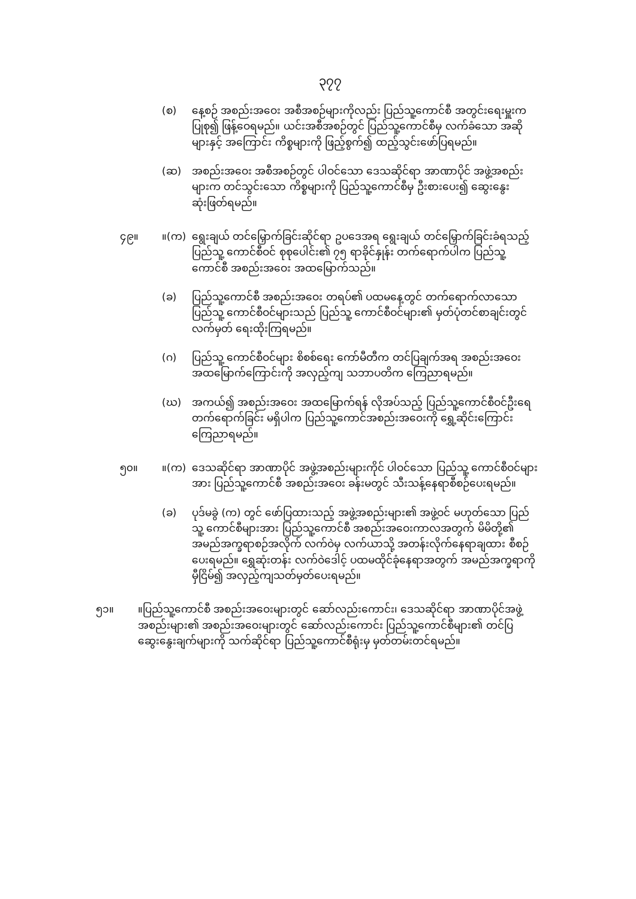၃၇၇
(စ) နေ့စဉ် အစည်းအဝေး အစီအစဉ်များကိုလည်း ပြည်သူ့ကောင်စီ အတွင်းရေးမှူးက ပြုစု၍ ဖြန့်ဝေရမည်။ ယင်းအစီအစဉ်တွင် ပြည်သူ့ကောင်စီမှ လက်ခံသော အဆိုများနှင့် အကြောင်း ကိစ္စများကို ဖြည့်စွက်၍ ထည့်သွင်းဖော်ပြရမည်။
(ဆ) အစည်းအဝေး အစီအစဉ်တွင် ပါဝင်သော ဒေသဆိုင်ရာ အာဏာပိုင် အဖွဲ့အစည်းများက တင်သွင်းသော ကိစ္စများကို ပြည်သူ့ကောင်စီမှ ဦးစားပေး၍ ဆွေးနွေးဆုံးဖြတ်ရမည်။
၄၉။ ။(က) ရွေးချယ် တင်မြှောက်ခြင်းဆိုင်ရာ ဥပဒေအရ ရွေးချယ် တင်မြှောက်ခြင်းခံရသည့် ပြည်သူ့ ကောင်စီဝင် စုစုပေါင်း၏ ၇၅ ရာခိုင်နှုန်း တက်ရောက်ပါက ပြည်သူ့ ကောင်စီ အစည်းအဝေး အထမြောက်သည်။
(ခ) ပြည်သူ့ကောင်စီ အစည်းအဝေး တရပ်၏ ပထမနေ့တွင် တက်ရောက်လာသော ပြည်သူ့ ကောင်စီဝင်များသည် ပြည်သူ့ ကောင်စီဝင်များ၏ မှတ်ပုံတင်စာချင်းတွင် လက်မှတ် ရေးထိုးကြရမည်။
(ဂ) ပြည်သူ့ ကောင်စီဝင်များ စိစစ်ရေး ကော်မီတီက တင်ပြချက်အရ အစည်းအဝေး အထမြောက်ကြောင်းကို အလှည့်ကျ သဘာပတိက ကြေညာရမည်။
(ဃ) အကယ်၍ အစည်းအဝေး အထမြောက်ရန် လိုအပ်သည့် ပြည်သူ့ကောင်စီဝင်ဦးရေ တက်ရောက်ခြင်း မရှိပါက ပြည်သူ့ကောင်အစည်းအဝေးကို ရွှေ့ဆိုင်းကြောင်း ကြေညာရမည်။
၅၀။ ။(က) ဒေသဆိုင်ရာ အာဏာပိုင် အဖွဲ့အစည်းများကိုင် ပါဝင်သော ပြည်သူ့ ကောင်စီဝင်များအား ပြည်သူ့ကောင်စီ အစည်းအဝေး ခန်းမတွင် သီးသန့်နေရာစီစဉ်ပေးရမည်။
(ခ) ပုဒ်မခွဲ (က) တွင် ဖော်ပြထားသည့် အဖွဲ့အစည်းများ၏ အဖွဲ့ဝင် မဟုတ်သော ပြည်သူ့ ကောင်စီများအား ပြည်သူ့ကောင်စီ အစည်းအဝေးကာလအတွက် မိမိတို့၏ အမည်အက္ခရာစဉ်အလိုက် လက်ဝဲမှ လက်ယာသို့ အတန်းလိုက်နေရာချထား စီစဉ်ပေးရမည်။ ရွှေဆုံးတန်း လက်ဝဲဒေါင့် ပထမထိုင်ခုံနေရာအတွက် အမည်အက္ခရာကို မှီငြိမ်၍ အလှည့်ကျသတ်မှတ်ပေးရမည်။
၅၁။ ။ပြည်သူ့ကောင်စီ အစည်းအဝေးများတွင် ဆော်လည်းကောင်း၊ ဒေသဆိုင်ရာ အာဏာပိုင်အဖွဲ့အစည်းများ၏ အစည်းအဝေးများတွင် ဆော်လည်းကောင်း ပြည်သူ့ကောင်စီများ၏ တင်ပြဆွေးနွေးချက်များကို သက်ဆိုင်ရာ ပြည်သူ့ကောင်စီရုံးမှ မှတ်တမ်းတင်ရမည်။